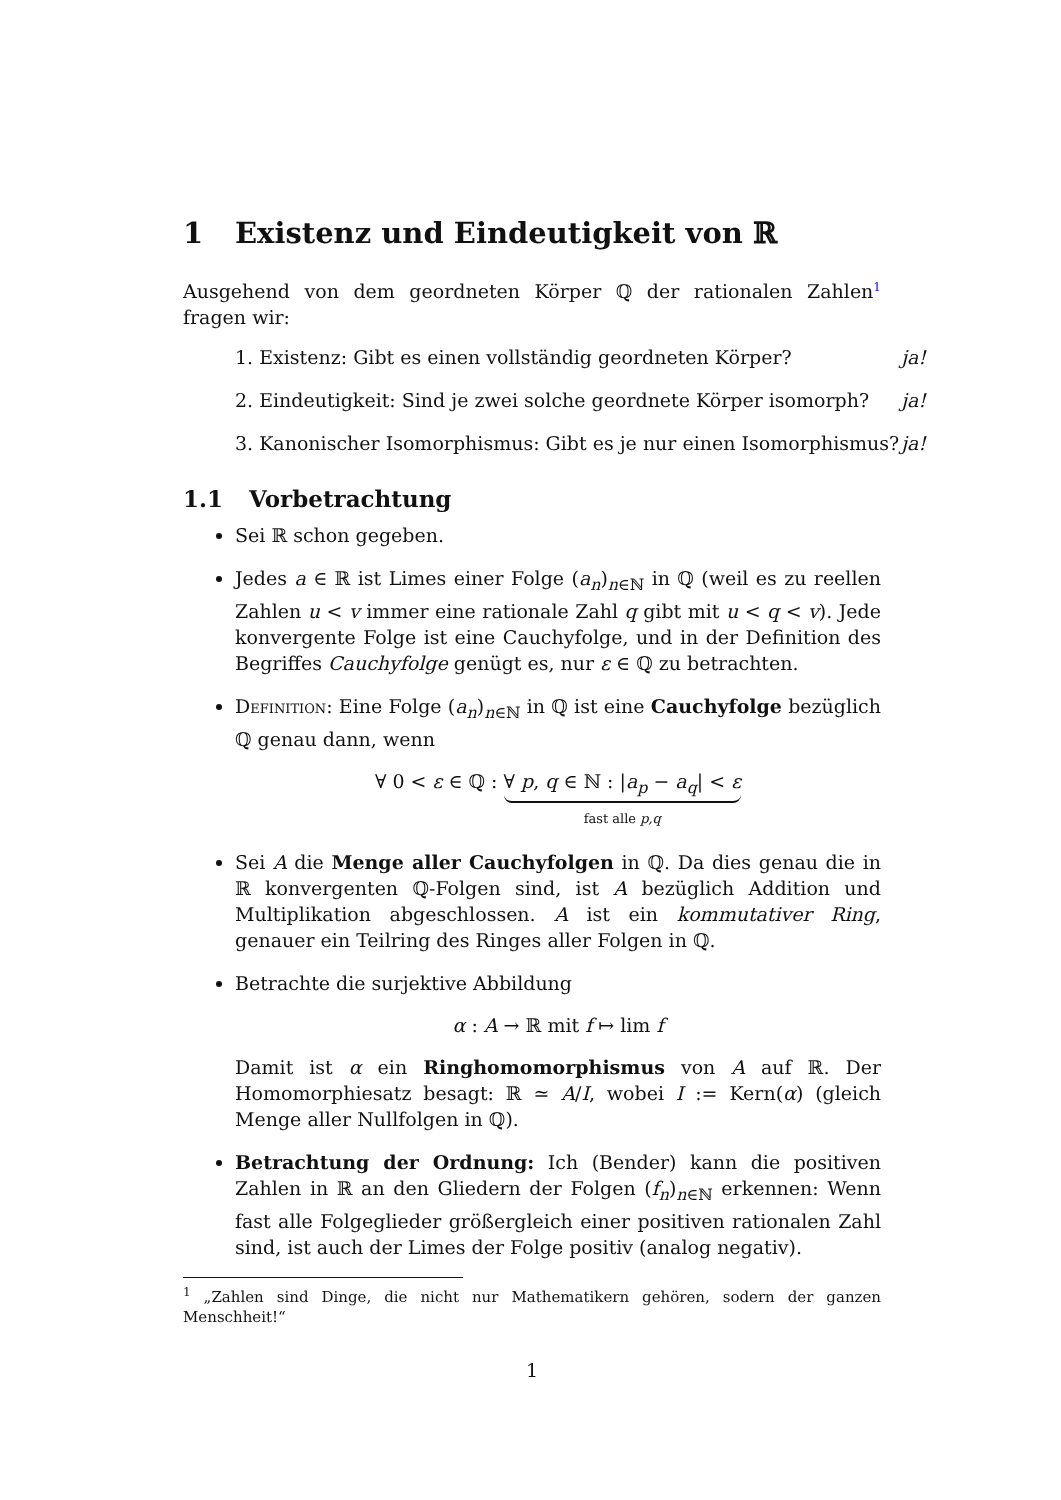1 Existenz und Eindeutigkeit von ℝ
Ausgehend von dem geordneten Körper ℚ der rationalen Zahlen<sup>1</sup> fragen wir:
1. Existenz: Gibt es einen vollständig geordneten Körper? ja!
2. Eindeutigkeit: Sind je zwei solche geordnete Körper isomorph? ja!
3. Kanonischer Isomorphismus: Gibt es je nur einen Isomorphismus? ja!
1.1 Vorbetrachtung
Sei ℝ schon gegeben.
Jedes a ∈ ℝ ist Limes einer Folge (a<sub>n</sub>)<sub>n∈ℕ</sub> in ℚ (weil es zu reellen Zahlen u < v immer eine rationale Zahl q gibt mit u < q < v). Jede konvergente Folge ist eine Cauchyfolge, und in der Definition des Begriffes Cauchyfolge genügt es, nur ε ∈ ℚ zu betrachten.
Definition: Eine Folge (a<sub>n</sub>)<sub>n∈ℕ</sub> in ℚ ist eine Cauchyfolge bezüglich ℚ genau dann, wenn
∀ 0 < ε ∈ ℚ : ∀ p, q ∈ ℕ : |a<sub>p</sub> − a<sub>q</sub>| < ε
fast alle p,q
Sei A die Menge aller Cauchyfolgen in ℚ. Da dies genau die in ℝ konvergenten ℚ-Folgen sind, ist A bezüglich Addition und Multiplikation abgeschlossen. A ist ein kommutativer Ring, genauer ein Teilring des Ringes aller Folgen in ℚ.
Betrachte die surjektive Abbildung
α : A → ℝ mit f ↦ lim f
Damit ist α ein Ringhomomorphismus von A auf ℝ. Der Homomorphiesatz besagt: ℝ ≃ A/I, wobei I := Kern(α) (gleich Menge aller Nullfolgen in ℚ).
Betrachtung der Ordnung: Ich (Bender) kann die positiven Zahlen in ℝ an den Gliedern der Folgen (f<sub>n</sub>)<sub>n∈ℕ</sub> erkennen: Wenn fast alle Folgeglieder größergleich einer positiven rationalen Zahl sind, ist auch der Limes der Folge positiv (analog negativ).
<sup>1</sup> „Zahlen sind Dinge, die nicht nur Mathematikern gehören, sodern der ganzen Menschheit!“
1